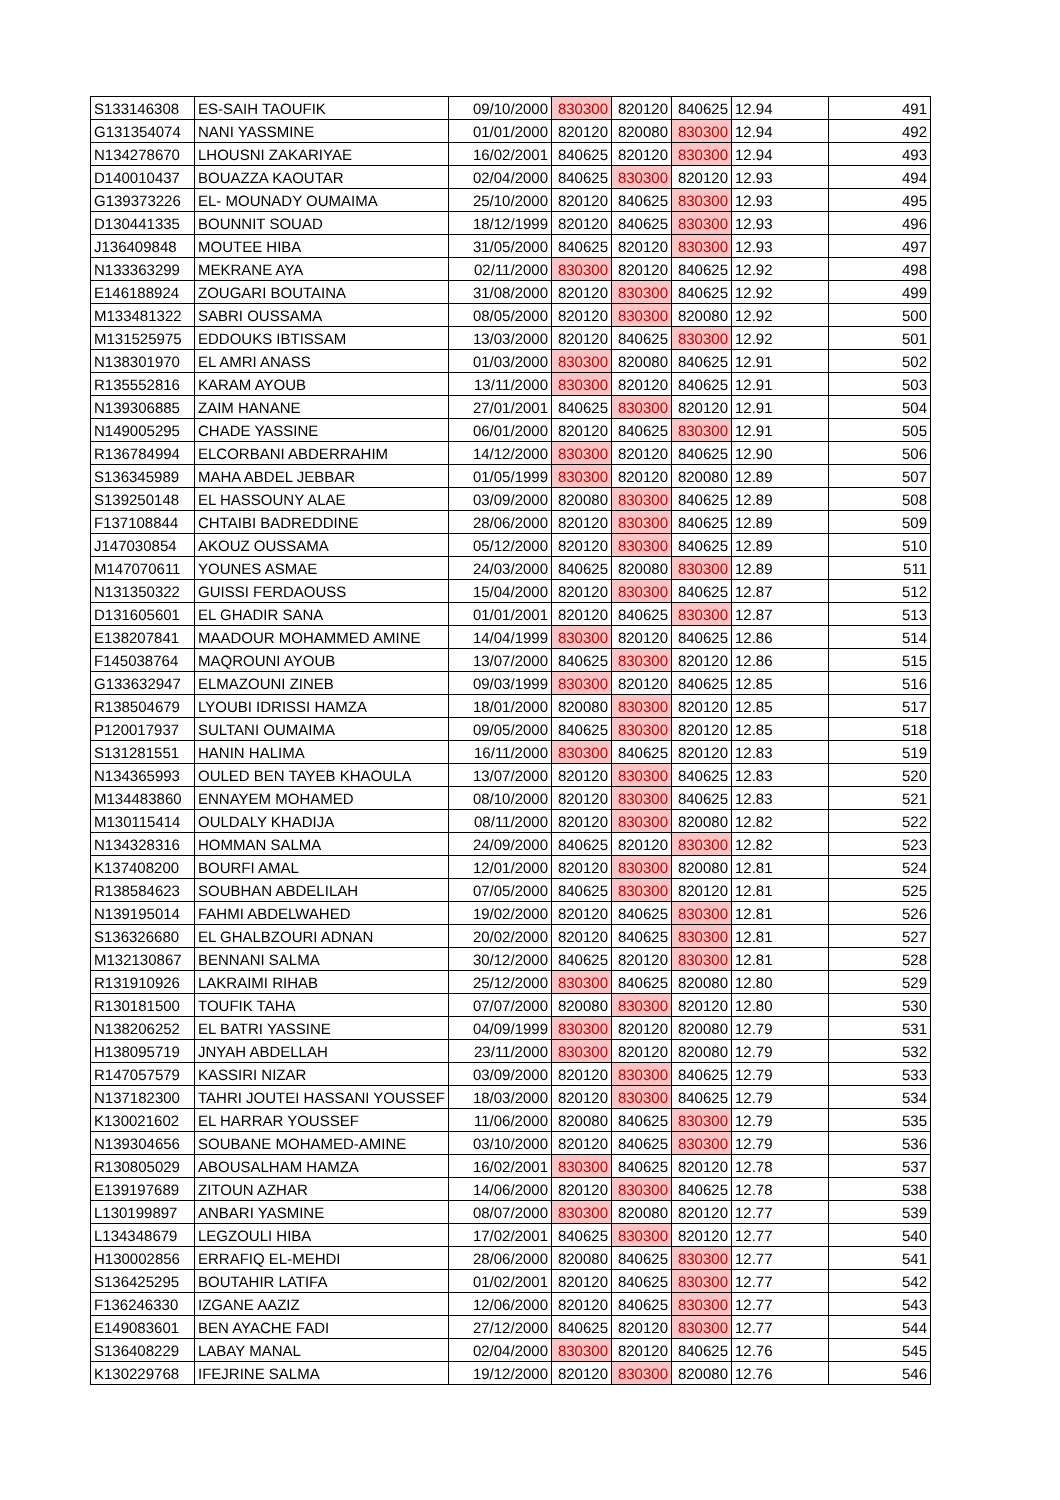| S133146308 | ES-SAIH TAOUFIK | 09/10/2000 | 830300 | 820120 | 840625 | 12.94 | 491 |
| G131354074 | NANI YASSMINE | 01/01/2000 | 820120 | 820080 | 830300 | 12.94 | 492 |
| N134278670 | LHOUSNI ZAKARIYAE | 16/02/2001 | 840625 | 820120 | 830300 | 12.94 | 493 |
| D140010437 | BOUAZZA KAOUTAR | 02/04/2000 | 840625 | 830300 | 820120 | 12.93 | 494 |
| G139373226 | EL- MOUNADY OUMAIMA | 25/10/2000 | 820120 | 840625 | 830300 | 12.93 | 495 |
| D130441335 | BOUNNIT SOUAD | 18/12/1999 | 820120 | 840625 | 830300 | 12.93 | 496 |
| J136409848 | MOUTEE HIBA | 31/05/2000 | 840625 | 820120 | 830300 | 12.93 | 497 |
| N133363299 | MEKRANE AYA | 02/11/2000 | 830300 | 820120 | 840625 | 12.92 | 498 |
| E146188924 | ZOUGARI BOUTAINA | 31/08/2000 | 820120 | 830300 | 840625 | 12.92 | 499 |
| M133481322 | SABRI OUSSAMA | 08/05/2000 | 820120 | 830300 | 820080 | 12.92 | 500 |
| M131525975 | EDDOUKS IBTISSAM | 13/03/2000 | 820120 | 840625 | 830300 | 12.92 | 501 |
| N138301970 | EL AMRI ANASS | 01/03/2000 | 830300 | 820080 | 840625 | 12.91 | 502 |
| R135552816 | KARAM AYOUB | 13/11/2000 | 830300 | 820120 | 840625 | 12.91 | 503 |
| N139306885 | ZAIM HANANE | 27/01/2001 | 840625 | 830300 | 820120 | 12.91 | 504 |
| N149005295 | CHADE YASSINE | 06/01/2000 | 820120 | 840625 | 830300 | 12.91 | 505 |
| R136784994 | ELCORBANI ABDERRAHIM | 14/12/2000 | 830300 | 820120 | 840625 | 12.90 | 506 |
| S136345989 | MAHA ABDEL JEBBAR | 01/05/1999 | 830300 | 820120 | 820080 | 12.89 | 507 |
| S139250148 | EL HASSOUNY ALAE | 03/09/2000 | 820080 | 830300 | 840625 | 12.89 | 508 |
| F137108844 | CHTAIBI BADREDDINE | 28/06/2000 | 820120 | 830300 | 840625 | 12.89 | 509 |
| J147030854 | AKOUZ OUSSAMA | 05/12/2000 | 820120 | 830300 | 840625 | 12.89 | 510 |
| M147070611 | YOUNES ASMAE | 24/03/2000 | 840625 | 820080 | 830300 | 12.89 | 511 |
| N131350322 | GUISSI FERDAOUSS | 15/04/2000 | 820120 | 830300 | 840625 | 12.87 | 512 |
| D131605601 | EL GHADIR SANA | 01/01/2001 | 820120 | 840625 | 830300 | 12.87 | 513 |
| E138207841 | MAADOUR MOHAMMED AMINE | 14/04/1999 | 830300 | 820120 | 840625 | 12.86 | 514 |
| F145038764 | MAQROUNI AYOUB | 13/07/2000 | 840625 | 830300 | 820120 | 12.86 | 515 |
| G133632947 | ELMAZOUNI ZINEB | 09/03/1999 | 830300 | 820120 | 840625 | 12.85 | 516 |
| R138504679 | LYOUBI IDRISSI HAMZA | 18/01/2000 | 820080 | 830300 | 820120 | 12.85 | 517 |
| P120017937 | SULTANI OUMAIMA | 09/05/2000 | 840625 | 830300 | 820120 | 12.85 | 518 |
| S131281551 | HANIN HALIMA | 16/11/2000 | 830300 | 840625 | 820120 | 12.83 | 519 |
| N134365993 | OULED BEN TAYEB KHAOULA | 13/07/2000 | 820120 | 830300 | 840625 | 12.83 | 520 |
| M134483860 | ENNAYEM MOHAMED | 08/10/2000 | 820120 | 830300 | 840625 | 12.83 | 521 |
| M130115414 | OULDALY KHADIJA | 08/11/2000 | 820120 | 830300 | 820080 | 12.82 | 522 |
| N134328316 | HOMMAN SALMA | 24/09/2000 | 840625 | 820120 | 830300 | 12.82 | 523 |
| K137408200 | BOURFI AMAL | 12/01/2000 | 820120 | 830300 | 820080 | 12.81 | 524 |
| R138584623 | SOUBHAN ABDELILAH | 07/05/2000 | 840625 | 830300 | 820120 | 12.81 | 525 |
| N139195014 | FAHMI ABDELWAHED | 19/02/2000 | 820120 | 840625 | 830300 | 12.81 | 526 |
| S136326680 | EL GHALBZOURI ADNAN | 20/02/2000 | 820120 | 840625 | 830300 | 12.81 | 527 |
| M132130867 | BENNANI SALMA | 30/12/2000 | 840625 | 820120 | 830300 | 12.81 | 528 |
| R131910926 | LAKRAIMI RIHAB | 25/12/2000 | 830300 | 840625 | 820080 | 12.80 | 529 |
| R130181500 | TOUFIK TAHA | 07/07/2000 | 820080 | 830300 | 820120 | 12.80 | 530 |
| N138206252 | EL BATRI YASSINE | 04/09/1999 | 830300 | 820120 | 820080 | 12.79 | 531 |
| H138095719 | JNYAH ABDELLAH | 23/11/2000 | 830300 | 820120 | 820080 | 12.79 | 532 |
| R147057579 | KASSIRI NIZAR | 03/09/2000 | 820120 | 830300 | 840625 | 12.79 | 533 |
| N137182300 | TAHRI JOUTEI HASSANI YOUSSEF | 18/03/2000 | 820120 | 830300 | 840625 | 12.79 | 534 |
| K130021602 | EL HARRAR YOUSSEF | 11/06/2000 | 820080 | 840625 | 830300 | 12.79 | 535 |
| N139304656 | SOUBANE MOHAMED-AMINE | 03/10/2000 | 820120 | 840625 | 830300 | 12.79 | 536 |
| R130805029 | ABOUSALHAM HAMZA | 16/02/2001 | 830300 | 840625 | 820120 | 12.78 | 537 |
| E139197689 | ZITOUN AZHAR | 14/06/2000 | 820120 | 830300 | 840625 | 12.78 | 538 |
| L130199897 | ANBARI YASMINE | 08/07/2000 | 830300 | 820080 | 820120 | 12.77 | 539 |
| L134348679 | LEGZOULI HIBA | 17/02/2001 | 840625 | 830300 | 820120 | 12.77 | 540 |
| H130002856 | ERRAFIQ EL-MEHDI | 28/06/2000 | 820080 | 840625 | 830300 | 12.77 | 541 |
| S136425295 | BOUTAHIR LATIFA | 01/02/2001 | 820120 | 840625 | 830300 | 12.77 | 542 |
| F136246330 | IZGANE AAZIZ | 12/06/2000 | 820120 | 840625 | 830300 | 12.77 | 543 |
| E149083601 | BEN AYACHE FADI | 27/12/2000 | 840625 | 820120 | 830300 | 12.77 | 544 |
| S136408229 | LABAY MANAL | 02/04/2000 | 830300 | 820120 | 840625 | 12.76 | 545 |
| K130229768 | IFEJRINE SALMA | 19/12/2000 | 820120 | 830300 | 820080 | 12.76 | 546 |